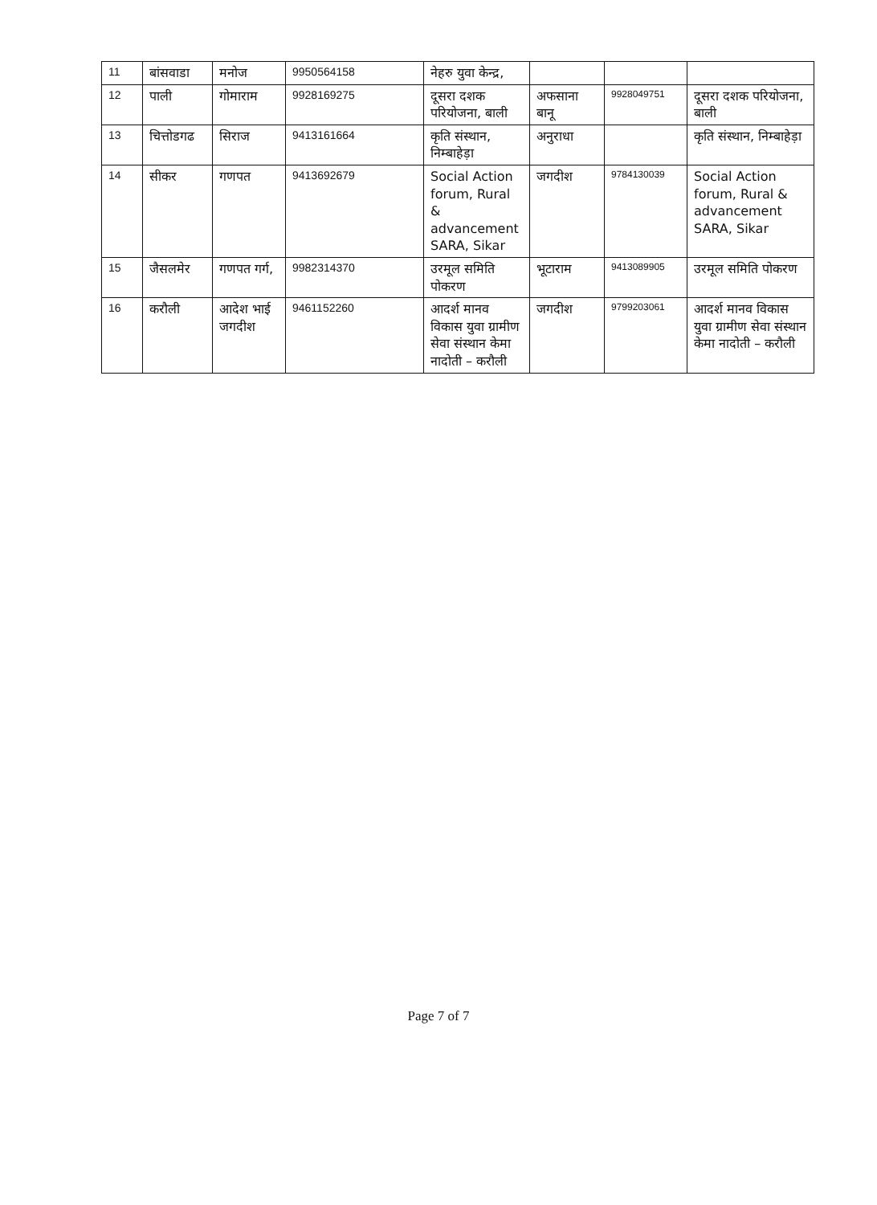| 11 | बांसवाडा | मनोज | 9950564158 | नेहरु युवा केन्द्र, | | | |
| 12 | पाली | गोमाराम | 9928169275 | दूसरा दशक परियोजना, बाली | अफसाना बानू | 9928049751 | दूसरा दशक परियोजना, बाली |
| 13 | चित्तोडगढ | सिराज | 9413161664 | कृति संस्थान, निम्बाहेड़ा | अनुराधा | | कृति संस्थान, निम्बाहेड़ा |
| 14 | सीकर | गणपत | 9413692679 | Social Action forum, Rural & advancement SARA, Sikar | जगदीश | 9784130039 | Social Action forum, Rural & advancement SARA, Sikar |
| 15 | जैसलमेर | गणपत गर्ग, | 9982314370 | उरमूल समिति पोकरण | भूटाराम | 9413089905 | उरमूल समिति पोकरण |
| 16 | करौली | आदेश भाई जगदीश | 9461152260 | आदर्श मानव विकास युवा ग्रामीण सेवा संस्थान केमा नादोती – करौली | जगदीश | 9799203061 | आदर्श मानव विकास युवा ग्रामीण सेवा संस्थान केमा नादोती – करौली |
Page 7 of 7